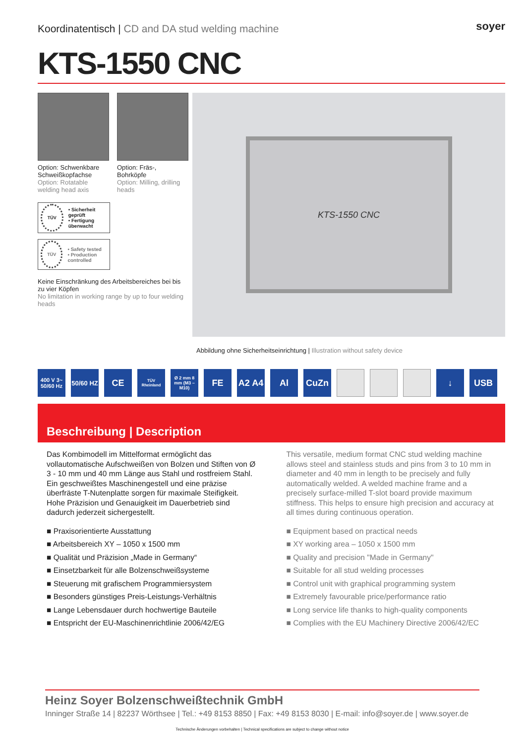Koordinatentisch | CD and DA stud welding machine
soyer
KTS-1550 CNC
Option: Schwenkbare Schweißkopfachse
Option: Rotatable welding head axis
Option: Fräs-, Bohrköpfe
Option: Milling, drilling heads
TÜV
• Sicherheit geprüft
• Fertigung überwacht
TÜV
• Safety tested
• Production controlled
Keine Einschränkung des Arbeitsbereiches bei bis zu vier Köpfen
No limitation in working range by up to four welding heads
KTS-1550 CNC
Abbildung ohne Sicherheitseinrichtung | Illustration without safety device
400 V 3~ 50/60 Hz
50/60 HZ
CE
TÜV Rheinland
Ø 2 mm 8 mm (M3 – M10)
FE A2 A4 Al CuZn ↓ USB
Beschreibung | Description
Das Kombimodell im Mittelformat ermöglicht das vollautomatische Aufschweißen von Bolzen und Stiften von Ø 3 - 10 mm und 40 mm Länge aus Stahl und rostfreiem Stahl. Ein geschweißtes Maschinengestell und eine präzise überfräste T-Nutenplatte sorgen für maximale Steifigkeit. Hohe Präzision und Genauigkeit im Dauerbetrieb sind dadurch jederzeit sichergestellt.
■ Praxisorientierte Ausstattung
■ Arbeitsbereich XY – 1050 x 1500 mm
■ Qualität und Präzision „Made in Germany“
■ Einsetzbarkeit für alle Bolzenschweißsysteme
■ Steuerung mit grafischem Programmiersystem
■ Besonders günstiges Preis-Leistungs-Verhältnis
■ Lange Lebensdauer durch hochwertige Bauteile
■ Entspricht der EU-Maschinenrichtlinie 2006/42/EG
This versatile, medium format CNC stud welding machine allows steel and stainless studs and pins from 3 to 10 mm in diameter and 40 mm in length to be precisely and fully automatically welded. A welded machine frame and a precisely surface-milled T-slot board provide maximum stiffness. This helps to ensure high precision and accuracy at all times during continuous operation.
■ Equipment based on practical needs
■ XY working area – 1050 x 1500 mm
■ Quality and precision "Made in Germany"
■ Suitable for all stud welding processes
■ Control unit with graphical programming system
■ Extremely favourable price/performance ratio
■ Long service life thanks to high-quality components
■ Complies with the EU Machinery Directive 2006/42/EC
Heinz Soyer Bolzenschweißtechnik GmbH
Inninger Straße 14 | 82237 Wörthsee | Tel.: +49 8153 8850 | Fax: +49 8153 8030 | E-mail: info@soyer.de | www.soyer.de
Technische Änderungen vorbehalten | Technical specifications are subject to change without notice